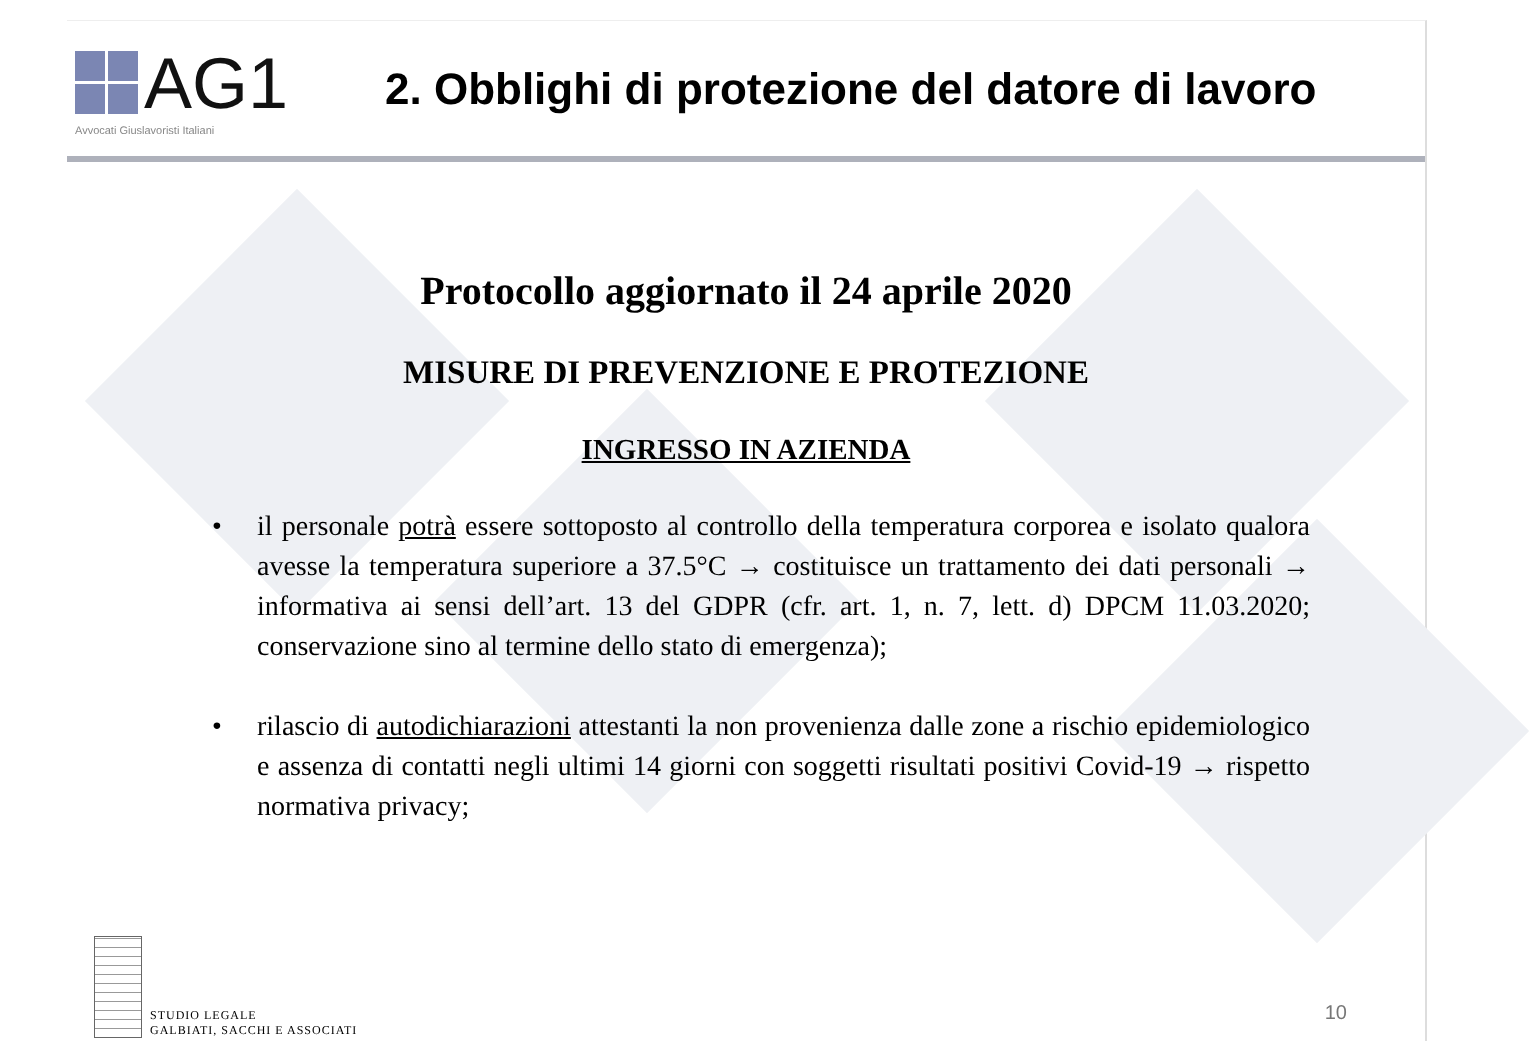AG1
Avvocati Giuslavoristi Italiani
2. Obblighi di protezione del datore di lavoro
Protocollo aggiornato il 24 aprile 2020
MISURE DI PREVENZIONE E PROTEZIONE
INGRESSO IN AZIENDA
• il personale potrà essere sottoposto al controllo della temperatura corporea e isolato qualora avesse la temperatura superiore a 37.5°C → costituisce un trattamento dei dati personali → informativa ai sensi dell’art. 13 del GDPR (cfr. art. 1, n. 7, lett. d) DPCM 11.03.2020; conservazione sino al termine dello stato di emergenza);
• rilascio di autodichiarazioni attestanti la non provenienza dalle zone a rischio epidemiologico e assenza di contatti negli ultimi 14 giorni con soggetti risultati positivi Covid-19 → rispetto normativa privacy;
STUDIO LEGALE
GALBIATI, SACCHI E ASSOCIATI
10